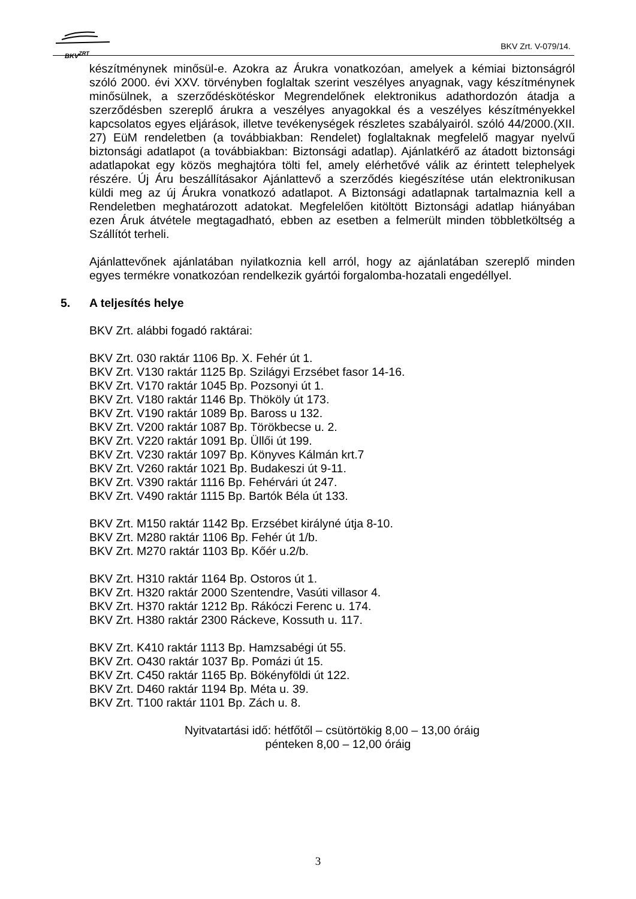BKV<sup>ZRT</sup>
BKV Zrt. V-079/14.
készítménynek minősül-e. Azokra az Árukra vonatkozóan, amelyek a kémiai biztonságról szóló 2000. évi XXV. törvényben foglaltak szerint veszélyes anyagnak, vagy készítménynek minősülnek, a szerződéskötéskor Megrendelőnek elektronikus adathordozón átadja a szerződésben szereplő árukra a veszélyes anyagokkal és a veszélyes készítményekkel kapcsolatos egyes eljárások, illetve tevékenységek részletes szabályairól. szóló 44/2000.(XII. 27) EüM rendeletben (a továbbiakban: Rendelet) foglaltaknak megfelelő magyar nyelvű biztonsági adatlapot (a továbbiakban: Biztonsági adatlap). Ajánlatkérő az átadott biztonsági adatlapokat egy közös meghajtóra tölti fel, amely elérhetővé válik az érintett telephelyek részére. Új Áru beszállításakor Ajánlattevő a szerződés kiegészítése után elektronikusan küldi meg az új Árukra vonatkozó adatlapot. A Biztonsági adatlapnak tartalmaznia kell a Rendeletben meghatározott adatokat. Megfelelően kitöltött Biztonsági adatlap hiányában ezen Áruk átvétele megtagadható, ebben az esetben a felmerült minden többletköltség a Szállítót terheli.
Ajánlattevőnek ajánlatában nyilatkoznia kell arról, hogy az ajánlatában szereplő minden egyes termékre vonatkozóan rendelkezik gyártói forgalomba-hozatali engedéllyel.
5. A teljesítés helye
BKV Zrt. alábbi fogadó raktárai:
BKV Zrt. 030 raktár 1106 Bp. X. Fehér út 1.
BKV Zrt. V130 raktár 1125 Bp. Szilágyi Erzsébet fasor 14-16.
BKV Zrt. V170 raktár 1045 Bp. Pozsonyi út 1.
BKV Zrt. V180 raktár 1146 Bp. Thököly út 173.
BKV Zrt. V190 raktár 1089 Bp. Baross u 132.
BKV Zrt. V200 raktár 1087 Bp. Törökbecse u. 2.
BKV Zrt. V220 raktár 1091 Bp. Üllői út 199.
BKV Zrt. V230 raktár 1097 Bp. Könyves Kálmán krt.7
BKV Zrt. V260 raktár 1021 Bp. Budakeszi út 9-11.
BKV Zrt. V390 raktár 1116 Bp. Fehérvári út 247.
BKV Zrt. V490 raktár 1115 Bp. Bartók Béla út 133.
BKV Zrt. M150 raktár 1142 Bp. Erzsébet királyné útja 8-10.
BKV Zrt. M280 raktár 1106 Bp. Fehér út 1/b.
BKV Zrt. M270 raktár 1103 Bp. Kőér u.2/b.
BKV Zrt. H310 raktár 1164 Bp. Ostoros út 1.
BKV Zrt. H320 raktár 2000 Szentendre, Vasúti villasor 4.
BKV Zrt. H370 raktár 1212 Bp. Rákóczi Ferenc u. 174.
BKV Zrt. H380 raktár 2300 Ráckeve, Kossuth u. 117.
BKV Zrt. K410 raktár 1113 Bp. Hamzsabégi út 55.
BKV Zrt. O430 raktár 1037 Bp. Pomázi út 15.
BKV Zrt. C450 raktár 1165 Bp. Bökényföldi út 122.
BKV Zrt. D460 raktár 1194 Bp. Méta u. 39.
BKV Zrt. T100 raktár 1101 Bp. Zách u. 8.
Nyitvatartási idő: hétfőtől – csütörtökig 8,00 – 13,00 óráig
pénteken 8,00 – 12,00 óráig
3